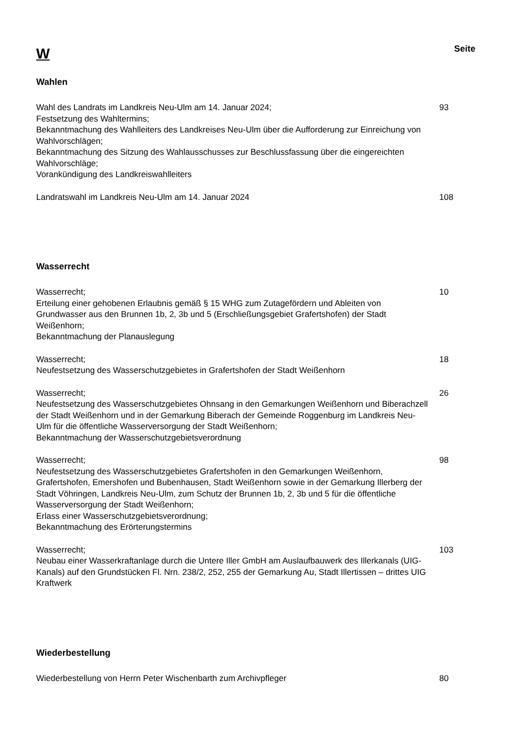W
Seite
Wahlen
Wahl des Landrats im Landkreis Neu-Ulm am 14. Januar 2024;
Festsetzung des Wahltermins;
Bekanntmachung des Wahlleiters des Landkreises Neu-Ulm über die Aufforderung zur Einreichung von Wahlvorschlägen;
Bekanntmachung des Sitzung des Wahlausschusses zur Beschlussfassung über die eingereichten Wahlvorschläge;
Vorankündigung des Landkreiswahlleiters
93
Landratswahl im Landkreis Neu-Ulm am 14. Januar 2024 108
Wasserrecht
Wasserrecht;
Erteilung einer gehobenen Erlaubnis gemäß § 15 WHG zum Zutagefördern und Ableiten von Grundwasser aus den Brunnen 1b, 2, 3b und 5 (Erschließungsgebiet Grafertshofen) der Stadt Weißenhorn;
Bekanntmachung der Planauslegung
10
Wasserrecht;
Neufestsetzung des Wasserschutzgebietes in Grafertshofen der Stadt Weißenhorn
18
Wasserrecht;
Neufestsetzung des Wasserschutzgebietes Ohnsang in den Gemarkungen Weißenhorn und Biberachzell der Stadt Weißenhorn und in der Gemarkung Biberach der Gemeinde Roggenburg im Landkreis Neu-Ulm für die öffentliche Wasserversorgung der Stadt Weißenhorn;
Bekanntmachung der Wasserschutzgebietsverordnung
26
Wasserrecht;
Neufestsetzung des Wasserschutzgebietes Grafertshofen in den Gemarkungen Weißenhorn, Grafertshofen, Emershofen und Bubenhausen, Stadt Weißenhorn sowie in der Gemarkung Illerberg der Stadt Vöhringen, Landkreis Neu-Ulm, zum Schutz der Brunnen 1b, 2, 3b und 5 für die öffentliche Wasserversorgung der Stadt Weißenhorn;
Erlass einer Wasserschutzgebietsverordnung;
Bekanntmachung des Erörterungstermins
98
Wasserrecht;
Neubau einer Wasserkraftanlage durch die Untere Iller GmbH am Auslaufbauwerk des Illerkanals (UIG-Kanals) auf den Grundstücken Fl. Nrn. 238/2, 252, 255 der Gemarkung Au, Stadt Illertissen – drittes UIG Kraftwerk
103
Wiederbestellung
Wiederbestellung von Herrn Peter Wischenbarth zum Archivpfleger 80